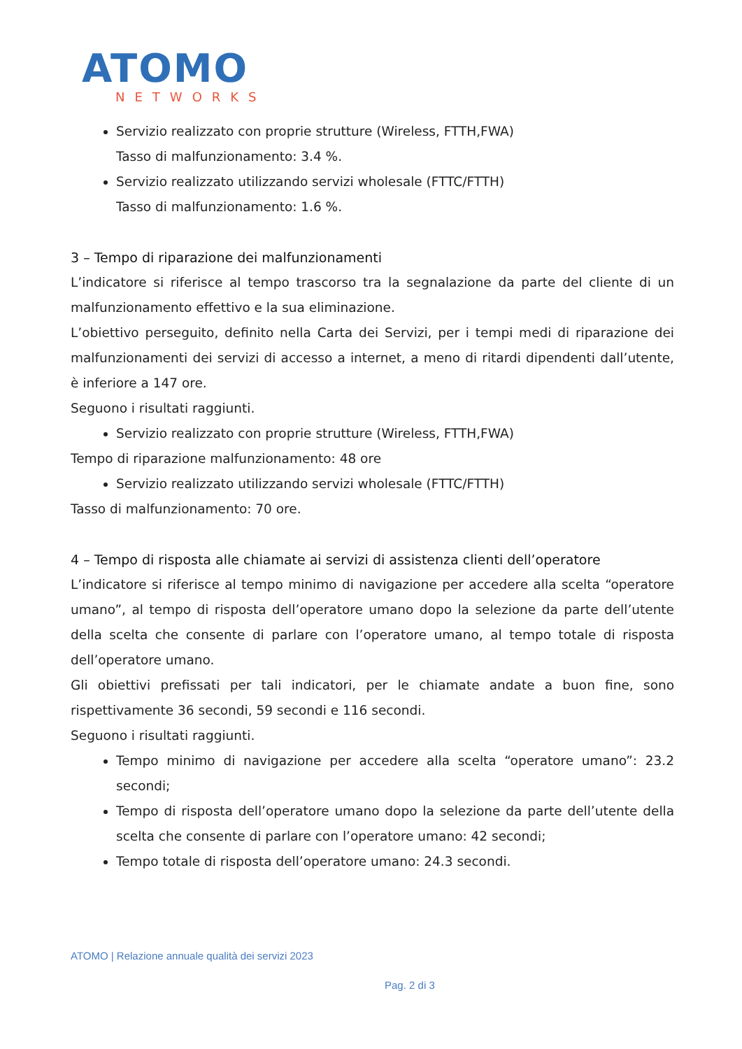ATOMO
NETWORKS
Servizio realizzato con proprie strutture (Wireless, FTTH,FWA)
Tasso di malfunzionamento: 3.4 %.
Servizio realizzato utilizzando servizi wholesale (FTTC/FTTH)
Tasso di malfunzionamento: 1.6 %.
3 – Tempo di riparazione dei malfunzionamenti
L’indicatore si riferisce al tempo trascorso tra la segnalazione da parte del cliente di un malfunzionamento effettivo e la sua eliminazione.
L’obiettivo perseguito, definito nella Carta dei Servizi, per i tempi medi di riparazione dei malfunzionamenti dei servizi di accesso a internet, a meno di ritardi dipendenti dall’utente, è inferiore a 147 ore.
Seguono i risultati raggiunti.
Servizio realizzato con proprie strutture (Wireless, FTTH,FWA)
Tempo di riparazione malfunzionamento: 48 ore
Servizio realizzato utilizzando servizi wholesale (FTTC/FTTH)
Tasso di malfunzionamento: 70 ore.
4 – Tempo di risposta alle chiamate ai servizi di assistenza clienti dell’operatore
L’indicatore si riferisce al tempo minimo di navigazione per accedere alla scelta “operatore umano”, al tempo di risposta dell’operatore umano dopo la selezione da parte dell’utente della scelta che consente di parlare con l’operatore umano, al tempo totale di risposta dell’operatore umano.
Gli obiettivi prefissati per tali indicatori, per le chiamate andate a buon fine, sono rispettivamente 36 secondi, 59 secondi e 116 secondi.
Seguono i risultati raggiunti.
Tempo minimo di navigazione per accedere alla scelta “operatore umano”: 23.2 secondi;
Tempo di risposta dell’operatore umano dopo la selezione da parte dell’utente della scelta che consente di parlare con l’operatore umano: 42 secondi;
Tempo totale di risposta dell’operatore umano: 24.3 secondi.
ATOMO | Relazione annuale qualità dei servizi 2023
Pag. 2 di 3